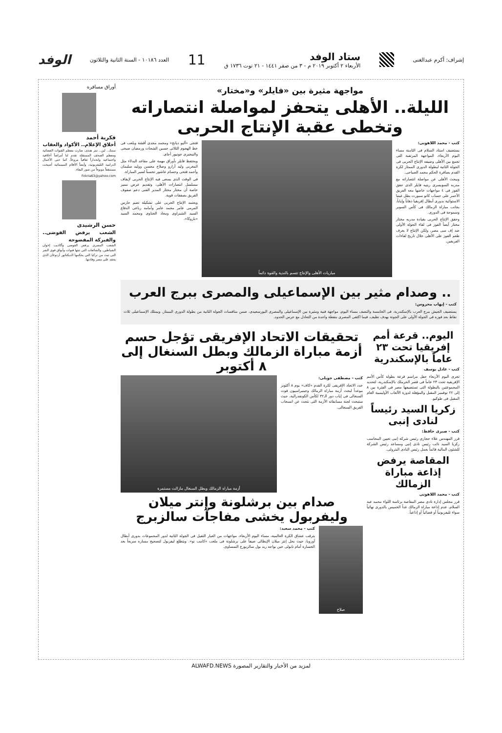إشراف: أكرم عبدالغنى
ستاد الوفد
الأربعاء ٢ أكتوبر ٢٠١٩ م - ٣ من صفر ١٤٤١ - ٢١ توت ١٧٣٦ ق
11
العدد ١٠١٨٦ - السنة الثانية والثلاثون
الوفد
مواجهة مثيرة بين «فايلر» و«مختار»
الليلة.. الأهلى يتحفز لمواصلة انتصاراته وتخطى عقبة الإنتاج الحربى
كتب - محمد اللاهونى:
يستضيف استاد السلام فى الثامنة مساء اليوم الأربعاء، المواجهة المرتقبة التى تجمع بين الأهلى وضيفه الإنتاج الحربى فى الجولة الثانية لبطولة الدورى الممتاز لكرة القدم بصافرة الحكم محمد الصباحى.
ويبحث الأهلى عن مواصلة انتصاراته مع مدربه السويسرى رينيه فايلر الذى حقق الفوز فى ٤ مواجهات خاضها معه الفريق الأحمر على حساب كانو سبورت بطل غينيا الاستوائية بدورى أبطال إفريقيا ذهاباً وإياباً، بجانب مباراة الزمالك فى كأس السوبر وسموحة فى الدورى.
وحقق الإنتاج الحربى بقيادة مدربه مختار مختار أيضاً الفوز فى لقاء الجولة الأولى ضد إف سى مصر، ولكن الإنتاج لا يعرف طعم الفوز على الأهلى خلال تاريخ لقاءات الفريقين.
مباريات الأهلى والإنتاج تتسم بالندية والقوة دائماً
فتحى «أليو ديانج» ومحمد مجدى أفشة ويلعب فى خط الهجوم الثلاثى حسين الشحات ورمضان صبحى والنيجيرى جونيور أجاى.
ويحتفظ فايلر بأوراق مهمة على مقاعد البدلاء مثل المغربى وليد أزارو وصلاح محسن ووليد سليمان وأحمد فتحى وحسام عاشور تحسباً لسير المباراة.
فى الوقت الذى يسعى فيه الإنتاج الحربى لإيقاف مسلسل انتصارات الأهلى، وتقديم عرض مميز خاصة أن مختار مختار المدير الفنى دعم صفوف الفريق بصفقات قوية.
ويعتمد الإنتاج الحربى على تشكيلة تضم حارس المرمى عامر محمد عامر وأمامه رباعى الدفاع السيد الشبراوى ومعاذ الحناوى ومحمد السيد «بازوكا».
.. وصدام مثير بين الإسماعيلى والمصرى ببرج العرب
كتب - إيهاب محروس:
يستضيف الجيش ببرج العرب بالإسكندرية، فى الخامسة والنصف مساء اليوم، مواجهة فنية ومثيرة بين الإسماعيلى والمصرى البورسعيدى، ضمن منافسات الجولة الثانية من بطولة الدورى الممتاز. ويمتلك الإسماعيلى ثلاث نقاط بعد فوزه فى الجولة الأولى على الجونة بهدف نظيف، فيما اكتفى المصرى بنقطة واحدة من التعادل مع حرس الحدود.
اليوم.. قرعة أمم إفريقيا تحت ٢٣ عاماً بالإسكندرية
كتب - عادل يوسف
تجرى اليوم الأربعاء حفل مراسم قرعة بطولة كأس الأمم الإفريقية تحت ٢٣ عاماً فى قصر الحرملك بالإسكندرية، لتحديد المجموعتين بالبطولة التى تستضيفها مصر فى الفترة بين ٨ إلى ٢٢ نوفمبر المقبل والمؤهلة لدورة الألعاب الأوليمبية العام المقبل فى طوكيو.
زكريا السيد رئيساً لنادى إنبى
كتب - صبرى حافظ:
قرر المهندس علاء حجازى رئيس شركة إنبى تعيين المحاسب زكريا السيد نائب رئيس نادى إنبى ومساعد رئيس الشركة للشئون المالية قائماً بعمل رئيس النادى البترولى.
المقاصة يرفض إذاعة مباراة الزمالك
كتب - محمد اللاهونى
قرر مجلس إدارة نادى مصر المقاصة برئاسة اللواء محمد عبد السلام، عدم إذاعة مباراة الزمالك غداً الخميس بالدورى نهائياً سواء تليفزيونياً أو فضائياً أو إذاعياً.
تحقيقات الاتحاد الإفريقى تؤجل حسم أزمة مباراة الزمالك وبطل السنغال إلى ٨ أكتوبر
كتب - مصطفى جويلى:
حدد الاتحاد الإفريقى لكرة القدم «كاف» يوم ٨ أكتوبر موعداً لبحث أزمة مباراة الزمالك وجينيراسيون فوت السنغالى فى إياب دور الـ٣٢ لكأس الكونفدرالية، حيث ستبحث لجنة مسابقاته الأزمة التى نتجت عن انسحاب الفريق السنغالى.
أزمة مباراة الزمالك وبطل السنغال مازالت مستمرة
صدام بين برشلونة وإنتر ميلان وليفربول يخشى مفاجآت سالزبرج
صلاح
كتب - محمد سعيد:
يترقب عشاق الكرة العالمية، مساء اليوم الأربعاء، مواجهات من العيار الثقيل فى الجولة الثانية لدور المجموعات بدورى أبطال أوروبا، حيث يحل إنتر ميلان الإيطالى ضيفاً على برشلونة فى ملعب «كامب نو». ويتطلع ليفربول لتصحيح مساره سريعاً بعد الخسارة أمام نابولى حين يواجه ريد بول سالزبورج النمساوى.
أوراق مسافرة
فكرية أحمد
أخلاق الإعلام.. الأكواد والعقاب
سمك.. لبن.. تمر هندى، صارت معظم القنوات الفضائية ومعظم الصحف المستقلة تقدم لنا أمراضاً أخلاقية واجتماعية وانحداراً ثقافياً مروعاً، كما حتى الأعمال الدرامية التليفزيونية، وأيضاً الأفلام السينمائية أصبحت مستنقعاً موبوءاً من صور البغاء.
Fekria63@yahoo.com
حسن الرشيدى
الشعب يرفض الفوضى.. والفبركة المفضوحة
الشعب المصرى يرفض الفوضى وأكاذيب إخوان الشياطين، والشائعات التى تبثها قنوات وأبواق قوى الشر التى تبث من تركيا التى يحكمها الديكتاتور أردوغان الذى يحقد على مصر وقادتها.
لمزيد من الأخبار والتقارير المصورة ALWAFD.NEWS